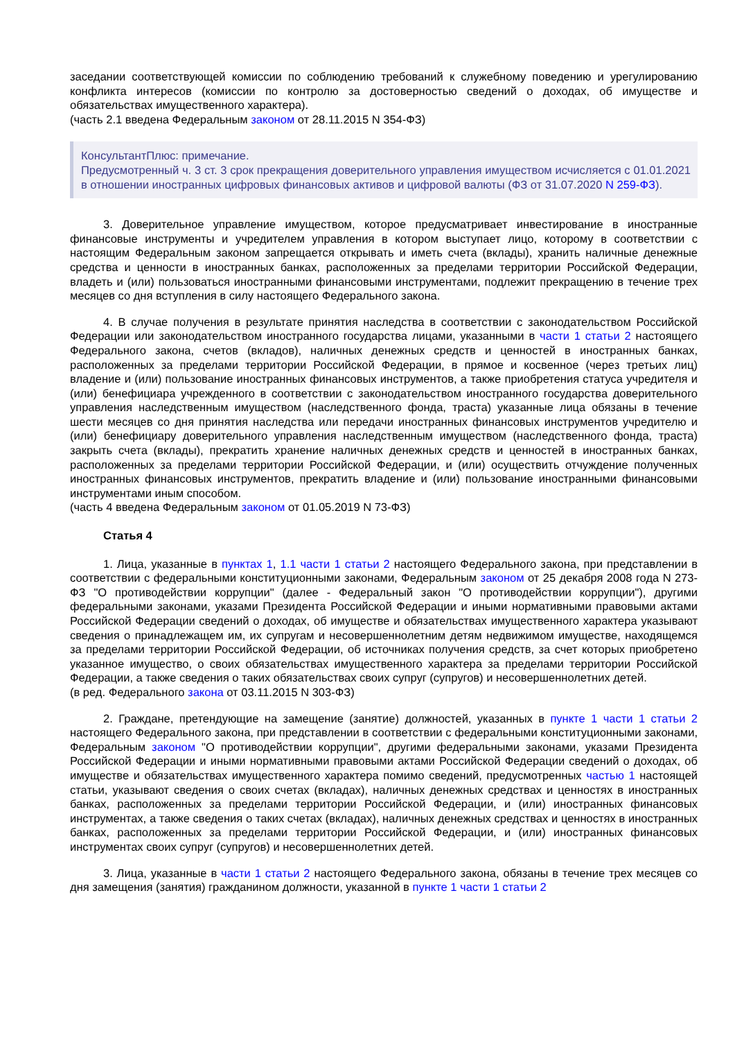заседании соответствующей комиссии по соблюдению требований к служебному поведению и урегулированию конфликта интересов (комиссии по контролю за достоверностью сведений о доходах, об имуществе и обязательствах имущественного характера).
(часть 2.1 введена Федеральным законом от 28.11.2015 N 354-ФЗ)
КонсультантПлюс: примечание.
Предусмотренный ч. 3 ст. 3 срок прекращения доверительного управления имуществом исчисляется с 01.01.2021 в отношении иностранных цифровых финансовых активов и цифровой валюты (ФЗ от 31.07.2020 N 259-ФЗ).
3. Доверительное управление имуществом, которое предусматривает инвестирование в иностранные финансовые инструменты и учредителем управления в котором выступает лицо, которому в соответствии с настоящим Федеральным законом запрещается открывать и иметь счета (вклады), хранить наличные денежные средства и ценности в иностранных банках, расположенных за пределами территории Российской Федерации, владеть и (или) пользоваться иностранными финансовыми инструментами, подлежит прекращению в течение трех месяцев со дня вступления в силу настоящего Федерального закона.
4. В случае получения в результате принятия наследства в соответствии с законодательством Российской Федерации или законодательством иностранного государства лицами, указанными в части 1 статьи 2 настоящего Федерального закона, счетов (вкладов), наличных денежных средств и ценностей в иностранных банках, расположенных за пределами территории Российской Федерации, в прямое и косвенное (через третьих лиц) владение и (или) пользование иностранных финансовых инструментов, а также приобретения статуса учредителя и (или) бенефициара учрежденного в соответствии с законодательством иностранного государства доверительного управления наследственным имуществом (наследственного фонда, траста) указанные лица обязаны в течение шести месяцев со дня принятия наследства или передачи иностранных финансовых инструментов учредителю и (или) бенефициару доверительного управления наследственным имуществом (наследственного фонда, траста) закрыть счета (вклады), прекратить хранение наличных денежных средств и ценностей в иностранных банках, расположенных за пределами территории Российской Федерации, и (или) осуществить отчуждение полученных иностранных финансовых инструментов, прекратить владение и (или) пользование иностранными финансовыми инструментами иным способом.
(часть 4 введена Федеральным законом от 01.05.2019 N 73-ФЗ)
Статья 4
1. Лица, указанные в пунктах 1, 1.1 части 1 статьи 2 настоящего Федерального закона, при представлении в соответствии с федеральными конституционными законами, Федеральным законом от 25 декабря 2008 года N 273-ФЗ "О противодействии коррупции" (далее - Федеральный закон "О противодействии коррупции"), другими федеральными законами, указами Президента Российской Федерации и иными нормативными правовыми актами Российской Федерации сведений о доходах, об имуществе и обязательствах имущественного характера указывают сведения о принадлежащем им, их супругам и несовершеннолетним детям недвижимом имуществе, находящемся за пределами территории Российской Федерации, об источниках получения средств, за счет которых приобретено указанное имущество, о своих обязательствах имущественного характера за пределами территории Российской Федерации, а также сведения о таких обязательствах своих супруг (супругов) и несовершеннолетних детей.
(в ред. Федерального закона от 03.11.2015 N 303-ФЗ)
2. Граждане, претендующие на замещение (занятие) должностей, указанных в пункте 1 части 1 статьи 2 настоящего Федерального закона, при представлении в соответствии с федеральными конституционными законами, Федеральным законом "О противодействии коррупции", другими федеральными законами, указами Президента Российской Федерации и иными нормативными правовыми актами Российской Федерации сведений о доходах, об имуществе и обязательствах имущественного характера помимо сведений, предусмотренных частью 1 настоящей статьи, указывают сведения о своих счетах (вкладах), наличных денежных средствах и ценностях в иностранных банках, расположенных за пределами территории Российской Федерации, и (или) иностранных финансовых инструментах, а также сведения о таких счетах (вкладах), наличных денежных средствах и ценностях в иностранных банках, расположенных за пределами территории Российской Федерации, и (или) иностранных финансовых инструментах своих супруг (супругов) и несовершеннолетних детей.
3. Лица, указанные в части 1 статьи 2 настоящего Федерального закона, обязаны в течение трех месяцев со дня замещения (занятия) гражданином должности, указанной в пункте 1 части 1 статьи 2